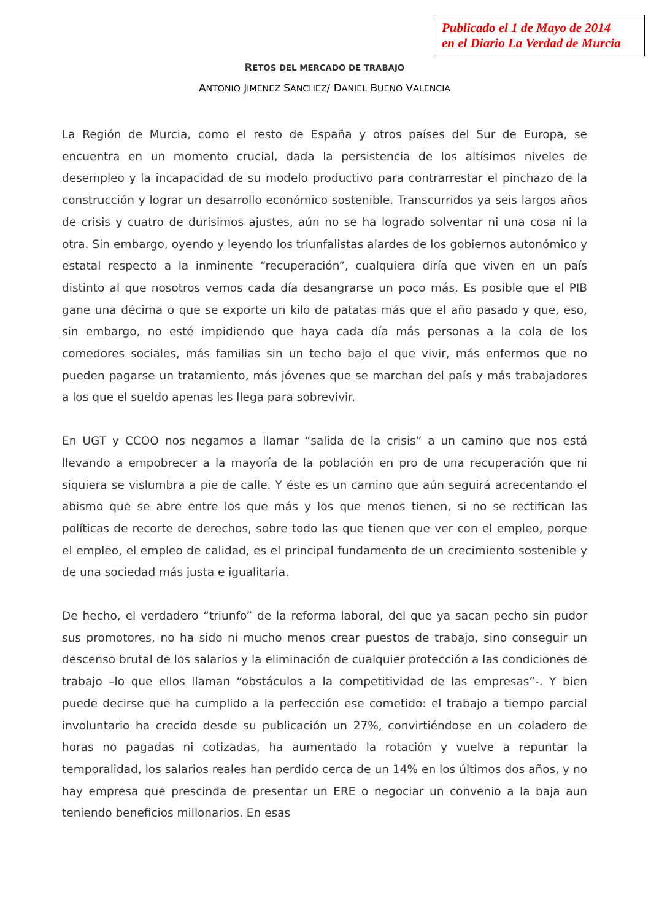Publicado el 1 de Mayo de 2014
en el Diario La Verdad de Murcia
RETOS DEL MERCADO DE TRABAJO
ANTONIO JIMÉNEZ SÁNCHEZ/ DANIEL BUENO VALENCIA
La Región de Murcia, como el resto de España y otros países del Sur de Europa, se encuentra en un momento crucial, dada la persistencia de los altísimos niveles de desempleo y la incapacidad de su modelo productivo para contrarrestar el pinchazo de la construcción y lograr un desarrollo económico sostenible. Transcurridos ya seis largos años de crisis y cuatro de durísimos ajustes, aún no se ha logrado solventar ni una cosa ni la otra. Sin embargo, oyendo y leyendo los triunfalistas alardes de los gobiernos autonómico y estatal respecto a la inminente “recuperación”, cualquiera diría que viven en un país distinto al que nosotros vemos cada día desangrarse un poco más. Es posible que el PIB gane una décima o que se exporte un kilo de patatas más que el año pasado y que, eso, sin embargo, no esté impidiendo que haya cada día más personas a la cola de los comedores sociales, más familias sin un techo bajo el que vivir, más enfermos que no pueden pagarse un tratamiento, más jóvenes que se marchan del país y más trabajadores a los que el sueldo apenas les llega para sobrevivir.
En UGT y CCOO nos negamos a llamar “salida de la crisis” a un camino que nos está llevando a empobrecer a la mayoría de la población en pro de una recuperación que ni siquiera se vislumbra a pie de calle. Y éste es un camino que aún seguirá acrecentando el abismo que se abre entre los que más y los que menos tienen, si no se rectifican las políticas de recorte de derechos, sobre todo las que tienen que ver con el empleo, porque el empleo, el empleo de calidad, es el principal fundamento de un crecimiento sostenible y de una sociedad más justa e igualitaria.
De hecho, el verdadero “triunfo” de la reforma laboral, del que ya sacan pecho sin pudor sus promotores, no ha sido ni mucho menos crear puestos de trabajo, sino conseguir un descenso brutal de los salarios y la eliminación de cualquier protección a las condiciones de trabajo –lo que ellos llaman “obstáculos a la competitividad de las empresas”-. Y bien puede decirse que ha cumplido a la perfección ese cometido: el trabajo a tiempo parcial involuntario ha crecido desde su publicación un 27%, convirtiéndose en un coladero de horas no pagadas ni cotizadas, ha aumentado la rotación y vuelve a repuntar la temporalidad, los salarios reales han perdido cerca de un 14% en los últimos dos años, y no hay empresa que prescinda de presentar un ERE o negociar un convenio a la baja aun teniendo beneficios millonarios. En esas